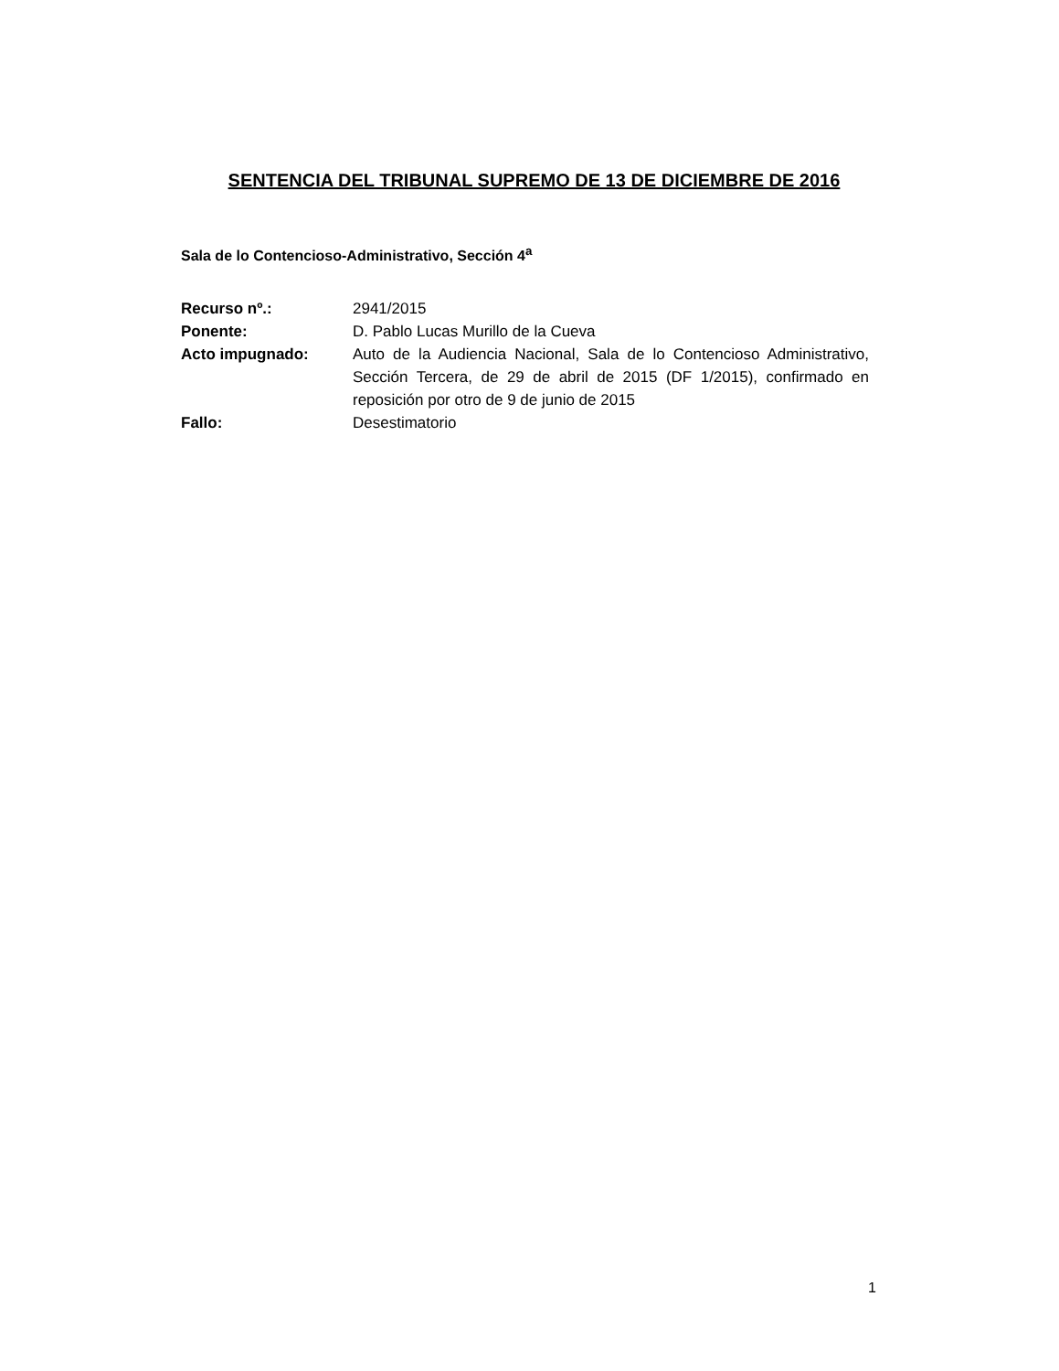SENTENCIA DEL TRIBUNAL SUPREMO DE 13 DE DICIEMBRE DE 2016
Sala de lo Contencioso-Administrativo, Sección 4<sup>a</sup>
| Recurso nº.: | 2941/2015 |
| Ponente: | D. Pablo Lucas Murillo de la Cueva |
| Acto impugnado: | Auto de la Audiencia Nacional, Sala de lo Contencioso Administrativo, Sección Tercera, de 29 de abril de 2015 (DF 1/2015), confirmado en reposición por otro de 9 de junio de 2015 |
| Fallo: | Desestimatorio |
1